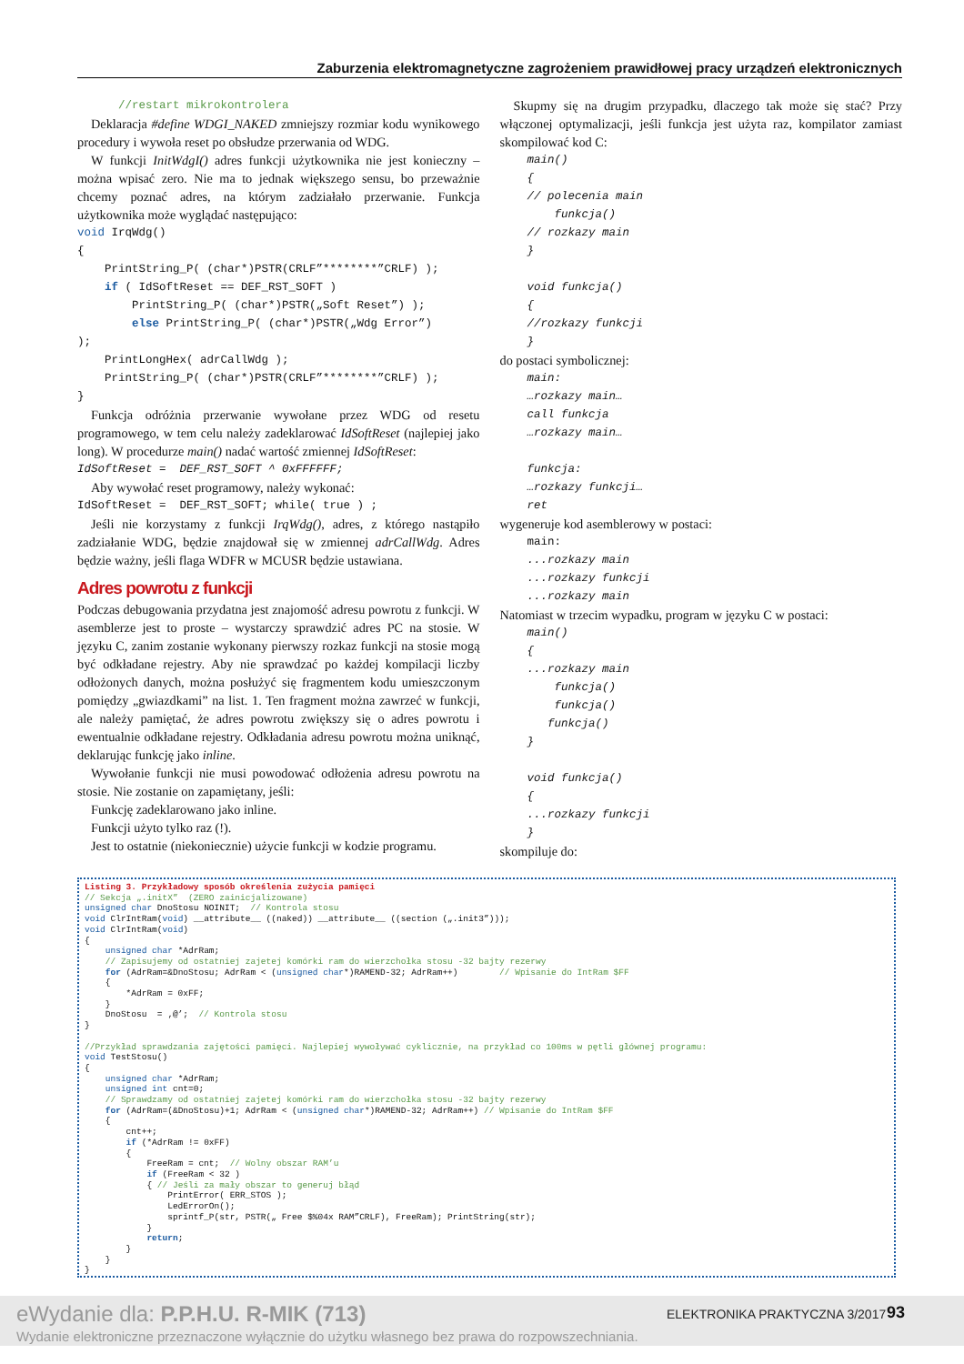Zaburzenia elektromagnetyczne zagrożeniem prawidłowej pracy urządzeń elektronicznych
      //restart mikrokontrolera
Deklaracja #define WDGI_NAKED zmniejszy rozmiar kodu wynikowego procedury i wywoła reset po obsłudze przerwania od WDG.
W funkcji InitWdgI() adres funkcji użytkownika nie jest konieczny – można wpisać zero. Nie ma to jednak większego sensu, bo przeważnie chcemy poznać adres, na którym zadziałało przerwanie. Funkcja użytkownika może wyglądać następująco:
void IrqWdg()
{
    PrintString_P( (char*)PSTR(CRLF”********”CRLF) );
    if ( IdSoftReset == DEF_RST_SOFT )
        PrintString_P( (char*)PSTR(„Soft Reset”) );
        else PrintString_P( (char*)PSTR(„Wdg Error”)
);
    PrintLongHex( adrCallWdg );
    PrintString_P( (char*)PSTR(CRLF”********”CRLF) );
}
Funkcja odróżnia przerwanie wywołane przez WDG od resetu programowego, w tem celu należy zadeklarować IdSoftReset (najlepiej jako long). W procedurze main() nadać wartość zmiennej IdSoftReset:
IdSoftReset =  DEF_RST_SOFT ^ 0xFFFFFF;
Aby wywołać reset programowy, należy wykonać:
IdSoftReset =  DEF_RST_SOFT; while( true ) ;
Jeśli nie korzystamy z funkcji IrqWdg(), adres, z którego nastąpiło zadziałanie WDG, będzie znajdował się w zmiennej adrCallWdg. Adres będzie ważny, jeśli flaga WDFR w MCUSR będzie ustawiana.
Adres powrotu z funkcji
Podczas debugowania przydatna jest znajomość adresu powrotu z funkcji. W asemblerze jest to proste – wystarczy sprawdzić adres PC na stosie. W języku C, zanim zostanie wykonany pierwszy rozkaz funkcji na stosie mogą być odkładane rejestry. Aby nie sprawdzać po każdej kompilacji liczby odłożonych danych, można posłużyć się fragmentem kodu umieszczonym pomiędzy „gwiazdkami” na list. 1. Ten fragment można zawrzeć w funkcji, ale należy pamiętać, że adres powrotu zwiększy się o adres powrotu i ewentualnie odkładane rejestry. Odkładania adresu powrotu można uniknąć, deklarując funkcję jako inline.
Wywołanie funkcji nie musi powodować odłożenia adresu powrotu na stosie. Nie zostanie on zapamiętany, jeśli:
Funkcję zadeklarowano jako inline.
Funkcji użyto tylko raz (!).
Jest to ostatnie (niekoniecznie) użycie funkcji w kodzie programu.
Skupmy się na drugim przypadku, dlaczego tak może się stać? Przy włączonej optymalizacji, jeśli funkcja jest użyta raz, kompilator zamiast skompilować kod C:
    main()
    {
    // polecenia main
        funkcja()
    // rozkazy main
    }

    void funkcja()
    {
    //rozkazy funkcji
    }
do postaci symbolicznej:
    main:
    …rozkazy main…
    call funkcja
    …rozkazy main…

    funkcja:
    …rozkazy funkcji…
    ret
wygeneruje kod asemblerowy w postaci:
    main:
    ...rozkazy main
    ...rozkazy funkcji
    ...rozkazy main
Natomiast w trzecim wypadku, program w języku C w postaci:
    main()
    {
    ...rozkazy main
        funkcja()
        funkcja()
       funkcja()
    }

    void funkcja()
    {
    ...rozkazy funkcji
    }
skompiluje do:
Listing 3. Przykładowy sposób określenia zużycia pamięci
// Sekcja „.initX”  (ZERO zainicjalizowane)
unsigned char DnoStosu NOINIT;  // Kontrola stosu
void ClrIntRam(void) __attribute__ ((naked)) __attribute__ ((section („.init3”)));
void ClrIntRam(void)
{
    unsigned char *AdrRam;
    // Zapisujemy od ostatniej zajetej komórki ram do wierzchołka stosu -32 bajty rezerwy
    for (AdrRam=&DnoStosu; AdrRam < (unsigned char*)RAMEND-32; AdrRam++)        // Wpisanie do IntRam $FF
    {
        *AdrRam = 0xFF;
    }
    DnoStosu  = ‚@’;  // Kontrola stosu
}

//Przykład sprawdzania zajętości pamięci. Najlepiej wywoływać cyklicznie, na przykład co 100ms w pętli głównej programu:
void TestStosu()
{
    unsigned char *AdrRam;
    unsigned int cnt=0;
    // Sprawdzamy od ostatniej zajetej komórki ram do wierzchołka stosu -32 bajty rezerwy
    for (AdrRam=(&DnoStosu)+1; AdrRam < (unsigned char*)RAMEND-32; AdrRam++) // Wpisanie do IntRam $FF
    {
        cnt++;
        if (*AdrRam != 0xFF)
        {
            FreeRam = cnt;  // Wolny obszar RAM’u
            if (FreeRam < 32 )
            { // Jeśli za mały obszar to generuj błąd
                PrintError( ERR_STOS );
                LedErrorOn();
                sprintf_P(str, PSTR(„ Free $%04x RAM”CRLF), FreeRam); PrintString(str);
            }
            return;
        }
    }
}
eWydanie dla: P.P.H.U. R-MIK (713)
Wydanie elektroniczne przeznaczone wyłącznie do użytku własnego bez prawa do rozpowszechniania.
ELEKTRONIKA PRAKTYCZNA 3/2017 93